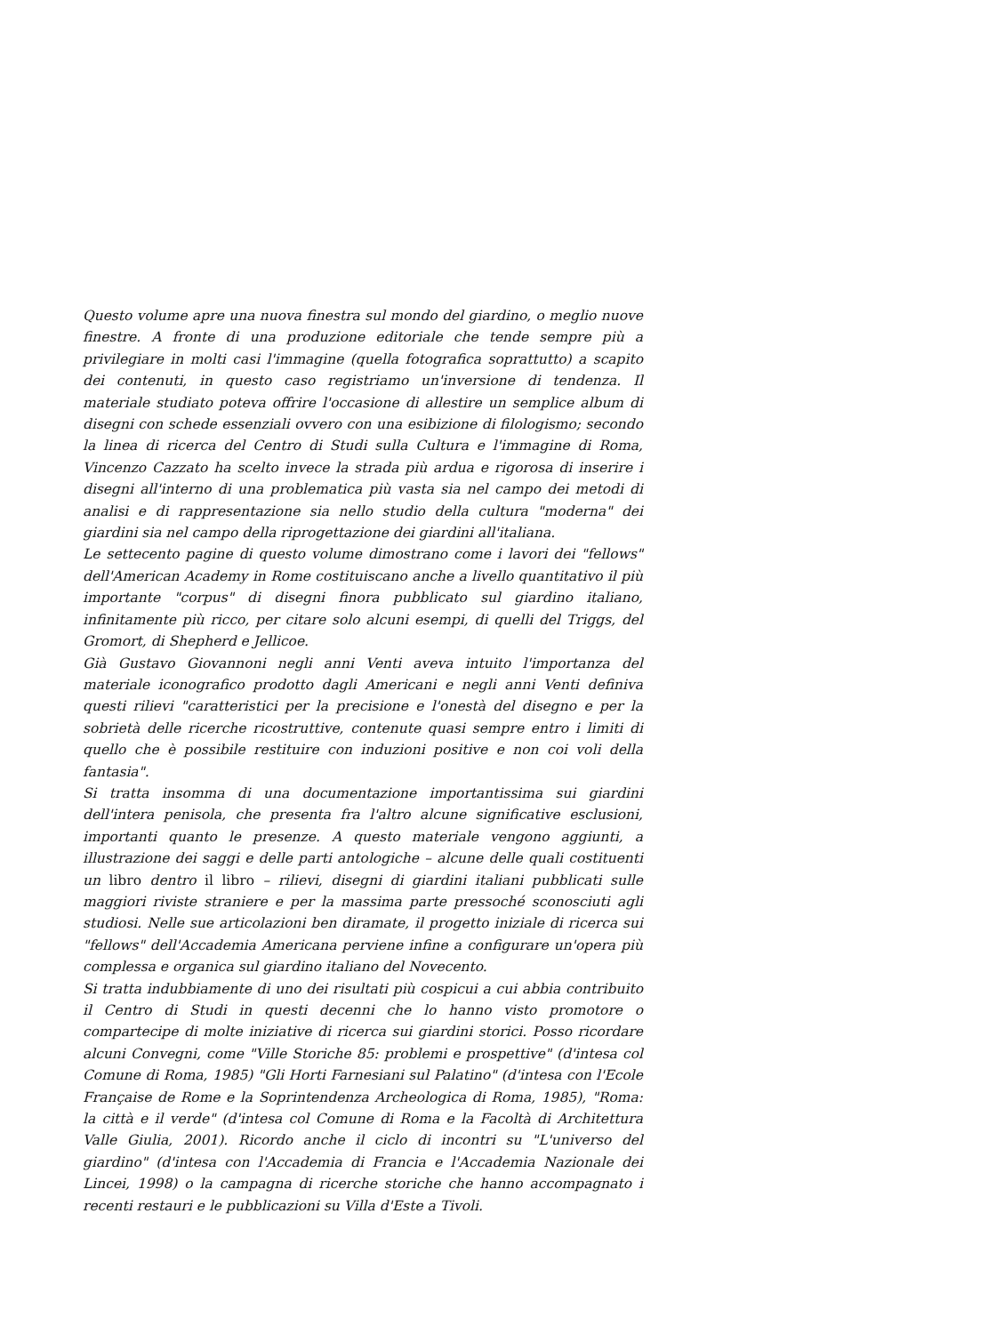Questo volume apre una nuova finestra sul mondo del giardino, o meglio nuove finestre. A fronte di una produzione editoriale che tende sempre più a privilegiare in molti casi l'immagine (quella fotografica soprattutto) a scapito dei contenuti, in questo caso registriamo un'inversione di tendenza. Il materiale studiato poteva offrire l'occasione di allestire un semplice album di disegni con schede essenziali ovvero con una esibizione di filologismo; secondo la linea di ricerca del Centro di Studi sulla Cultura e l'immagine di Roma, Vincenzo Cazzato ha scelto invece la strada più ardua e rigorosa di inserire i disegni all'interno di una problematica più vasta sia nel campo dei metodi di analisi e di rappresentazione sia nello studio della cultura "moderna" dei giardini sia nel campo della riprogettazione dei giardini all'italiana.
Le settecento pagine di questo volume dimostrano come i lavori dei "fellows" dell'American Academy in Rome costituiscano anche a livello quantitativo il più importante "corpus" di disegni finora pubblicato sul giardino italiano, infinitamente più ricco, per citare solo alcuni esempi, di quelli del Triggs, del Gromort, di Shepherd e Jellicoe.
Già Gustavo Giovannoni negli anni Venti aveva intuito l'importanza del materiale iconografico prodotto dagli Americani e negli anni Venti definiva questi rilievi "caratteristici per la precisione e l'onestà del disegno e per la sobrietà delle ricerche ricostruttive, contenute quasi sempre entro i limiti di quello che è possibile restituire con induzioni positive e non coi voli della fantasia".
Si tratta insomma di una documentazione importantissima sui giardini dell'intera penisola, che presenta fra l'altro alcune significative esclusioni, importanti quanto le presenze. A questo materiale vengono aggiunti, a illustrazione dei saggi e delle parti antologiche – alcune delle quali costituenti un libro dentro il libro – rilievi, disegni di giardini italiani pubblicati sulle maggiori riviste straniere e per la massima parte pressoché sconosciuti agli studiosi. Nelle sue articolazioni ben diramate, il progetto iniziale di ricerca sui "fellows" dell'Accademia Americana perviene infine a configurare un'opera più complessa e organica sul giardino italiano del Novecento.
Si tratta indubbiamente di uno dei risultati più cospicui a cui abbia contribuito il Centro di Studi in questi decenni che lo hanno visto promotore o compartecipe di molte iniziative di ricerca sui giardini storici. Posso ricordare alcuni Convegni, come "Ville Storiche 85: problemi e prospettive" (d'intesa col Comune di Roma, 1985) "Gli Horti Farnesiani sul Palatino" (d'intesa con l'Ecole Française de Rome e la Soprintendenza Archeologica di Roma, 1985), "Roma: la città e il verde" (d'intesa col Comune di Roma e la Facoltà di Architettura Valle Giulia, 2001). Ricordo anche il ciclo di incontri su "L'universo del giardino" (d'intesa con l'Accademia di Francia e l'Accademia Nazionale dei Lincei, 1998) o la campagna di ricerche storiche che hanno accompagnato i recenti restauri e le pubblicazioni su Villa d'Este a Tivoli.